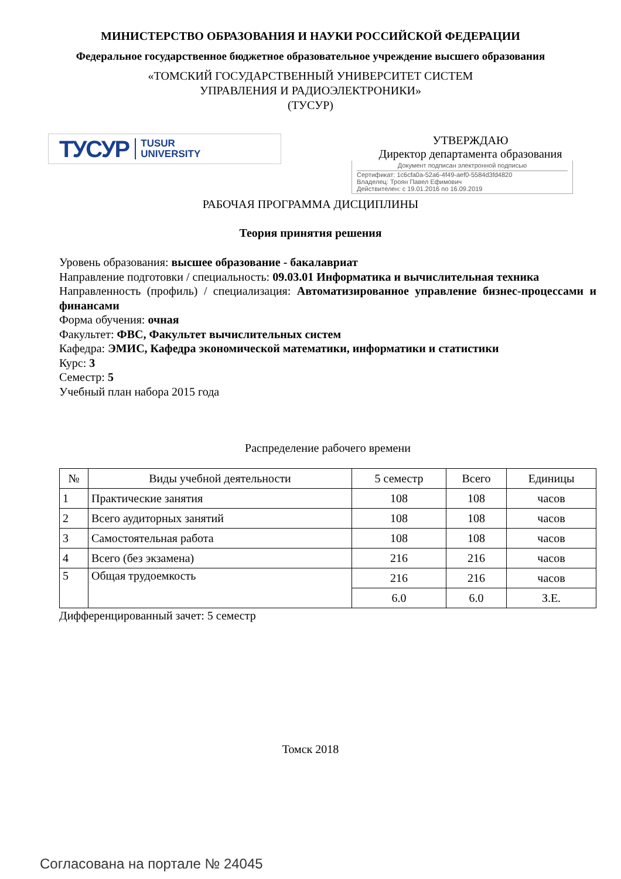МИНИСТЕРСТВО ОБРАЗОВАНИЯ И НАУКИ РОССИЙСКОЙ ФЕДЕРАЦИИ
Федеральное государственное бюджетное образовательное учреждение высшего образования
«ТОМСКИЙ ГОСУДАРСТВЕННЫЙ УНИВЕРСИТЕТ СИСТЕМ
УПРАВЛЕНИЯ И РАДИОЭЛЕКТРОНИКИ»
(ТУСУР)
ТУСУР TUSUR
UNIVERSITY
УТВЕРЖДАЮ
Директор департамента образования
Документ подписан электронной подписью
Сертификат: 1c6cfa0a-52a6-4f49-aef0-5584d3fd4820
Владелец: Троян Павел Ефимович
Действителен: с 19.01.2016 по 16.09.2019
РАБОЧАЯ ПРОГРАММА ДИСЦИПЛИНЫ
Теория принятия решения
Уровень образования: высшее образование - бакалавриат
Направление подготовки / специальность: 09.03.01 Информатика и вычислительная техника
Направленность (профиль) / специализация: Автоматизированное управление бизнес-процессами и финансами
Форма обучения: очная
Факультет: ФВС, Факультет вычислительных систем
Кафедра: ЭМИС, Кафедра экономической математики, информатики и статистики
Курс: 3
Семестр: 5
Учебный план набора 2015 года
Распределение рабочего времени
| № | Виды учебной деятельности | 5 семестр | Всего | Единицы |
| --- | --- | --- | --- | --- |
| 1 | Практические занятия | 108 | 108 | часов |
| 2 | Всего аудиторных занятий | 108 | 108 | часов |
| 3 | Самостоятельная работа | 108 | 108 | часов |
| 4 | Всего (без экзамена) | 216 | 216 | часов |
| 5 | Общая трудоемкость | 216 | 216 | часов |
| | | 6.0 | 6.0 | З.Е. |
Дифференцированный зачет: 5 семестр
Томск 2018
Согласована на портале № 24045